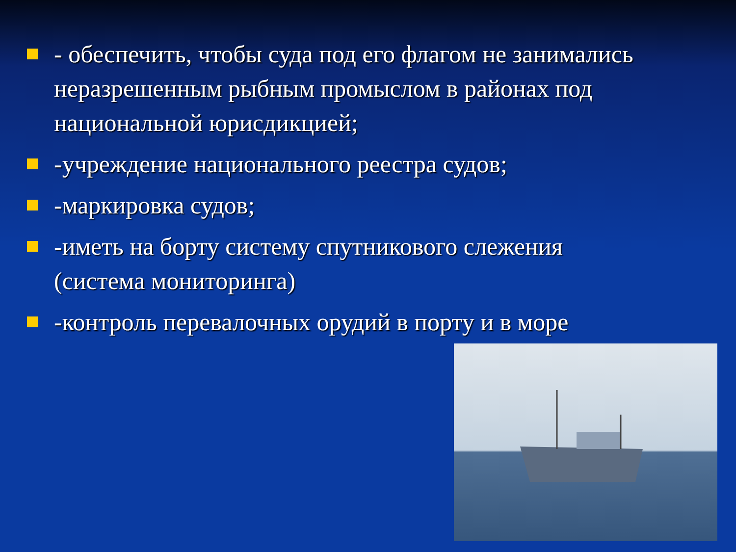- обеспечить, чтобы суда под его флагом не занимались неразрешенным рыбным промыслом в районах под национальной юрисдикцией;
-учреждение национального реестра судов;
-маркировка судов;
-иметь на борту систему спутникового слежения (система мониторинга)
-контроль перевалочных орудий в порту и в море